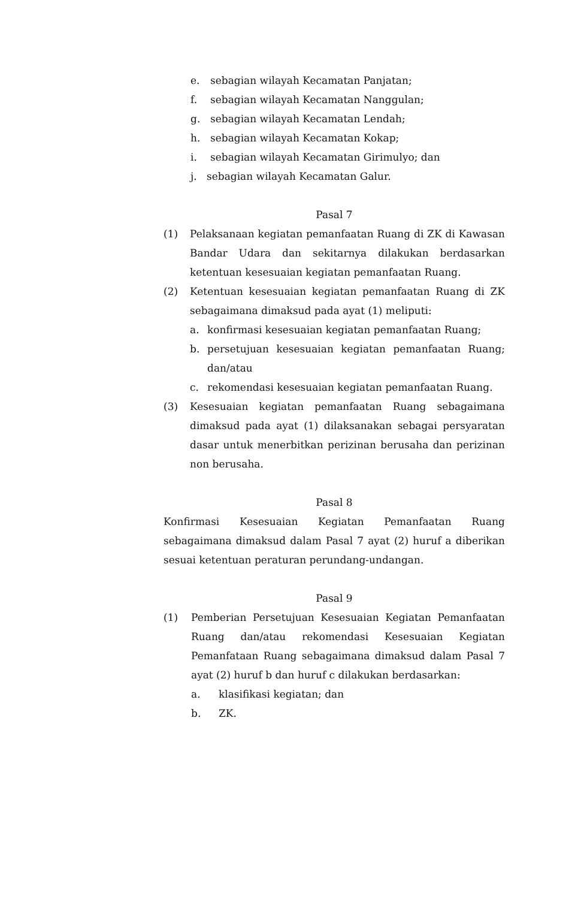e. sebagian wilayah Kecamatan Panjatan;
f. sebagian wilayah Kecamatan Nanggulan;
g. sebagian wilayah Kecamatan Lendah;
h. sebagian wilayah Kecamatan Kokap;
i. sebagian wilayah Kecamatan Girimulyo; dan
j. sebagian wilayah Kecamatan Galur.
Pasal 7
(1) Pelaksanaan kegiatan pemanfaatan Ruang di ZK di Kawasan Bandar Udara dan sekitarnya dilakukan berdasarkan ketentuan kesesuaian kegiatan pemanfaatan Ruang.
(2) Ketentuan kesesuaian kegiatan pemanfaatan Ruang di ZK sebagaimana dimaksud pada ayat (1) meliputi:
a. konfirmasi kesesuaian kegiatan pemanfaatan Ruang;
b. persetujuan kesesuaian kegiatan pemanfaatan Ruang; dan/atau
c. rekomendasi kesesuaian kegiatan pemanfaatan Ruang.
(3) Kesesuaian kegiatan pemanfaatan Ruang sebagaimana dimaksud pada ayat (1) dilaksanakan sebagai persyaratan dasar untuk menerbitkan perizinan berusaha dan perizinan non berusaha.
Pasal 8
Konfirmasi Kesesuaian Kegiatan Pemanfaatan Ruang sebagaimana dimaksud dalam Pasal 7 ayat (2) huruf a diberikan sesuai ketentuan peraturan perundang-undangan.
Pasal 9
(1) Pemberian Persetujuan Kesesuaian Kegiatan Pemanfaatan Ruang dan/atau rekomendasi Kesesuaian Kegiatan Pemanfataan Ruang sebagaimana dimaksud dalam Pasal 7 ayat (2) huruf b dan huruf c dilakukan berdasarkan:
a. klasifikasi kegiatan; dan
b. ZK.